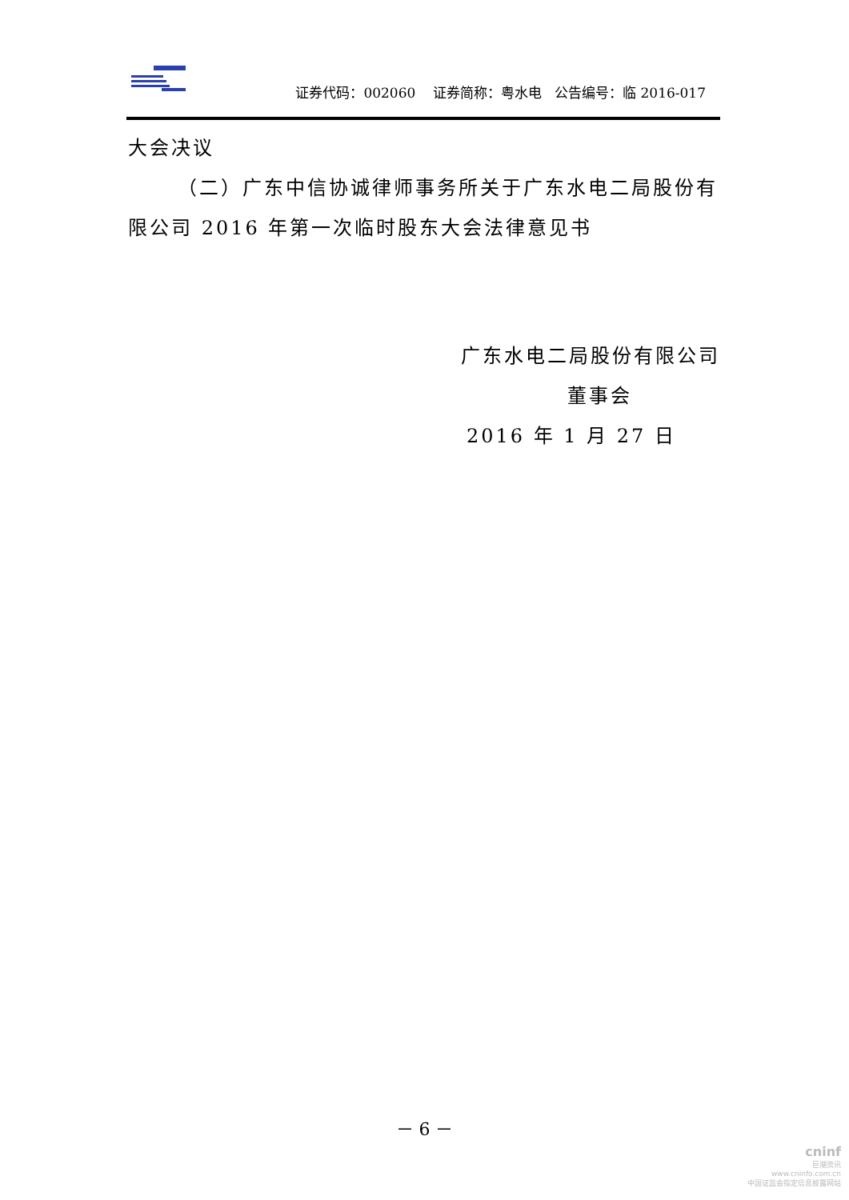证券代码：002060 证券简称：粤水电 公告编号：临 2016-017
大会决议
（二）广东中信协诚律师事务所关于广东水电二局股份有限公司 2016 年第一次临时股东大会法律意见书
广东水电二局股份有限公司
董事会
2016 年 1 月 27 日
－ 6 －
cninf
巨潮资讯
www.cninfo.com.cn
中国证监会指定信息披露网站